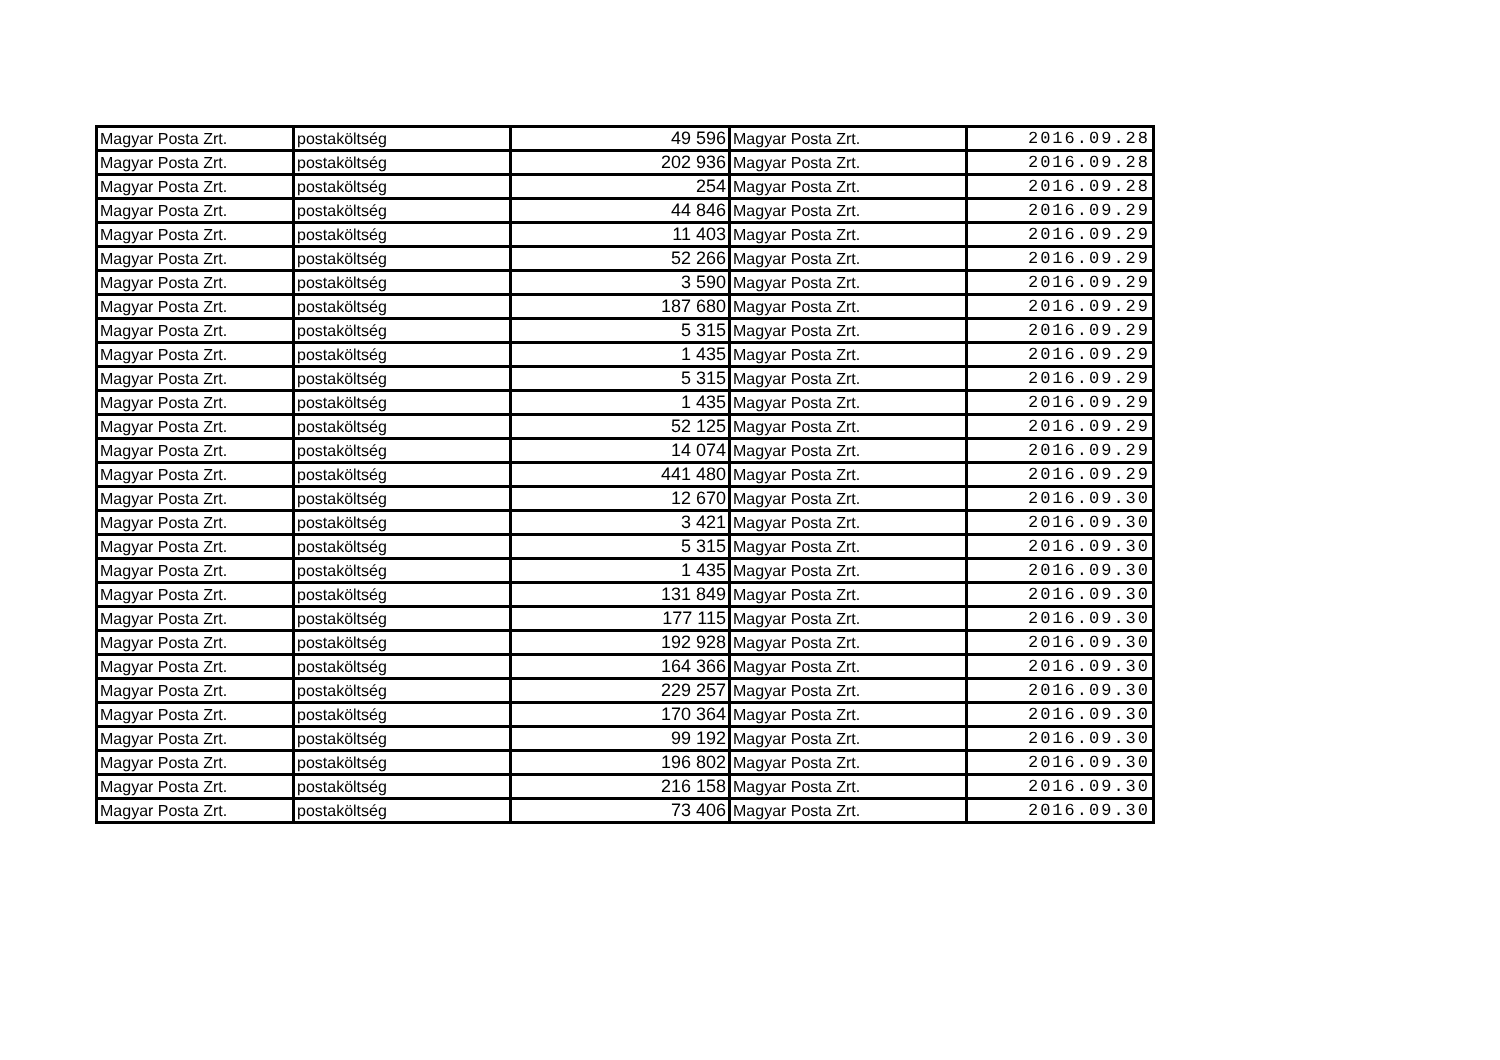| Magyar Posta Zrt. | postaköltség | 49 596 | Magyar Posta Zrt. | 2016.09.28 |
| Magyar Posta Zrt. | postaköltség | 202 936 | Magyar Posta Zrt. | 2016.09.28 |
| Magyar Posta Zrt. | postaköltség | 254 | Magyar Posta Zrt. | 2016.09.28 |
| Magyar Posta Zrt. | postaköltség | 44 846 | Magyar Posta Zrt. | 2016.09.29 |
| Magyar Posta Zrt. | postaköltség | 11 403 | Magyar Posta Zrt. | 2016.09.29 |
| Magyar Posta Zrt. | postaköltség | 52 266 | Magyar Posta Zrt. | 2016.09.29 |
| Magyar Posta Zrt. | postaköltség | 3 590 | Magyar Posta Zrt. | 2016.09.29 |
| Magyar Posta Zrt. | postaköltség | 187 680 | Magyar Posta Zrt. | 2016.09.29 |
| Magyar Posta Zrt. | postaköltség | 5 315 | Magyar Posta Zrt. | 2016.09.29 |
| Magyar Posta Zrt. | postaköltség | 1 435 | Magyar Posta Zrt. | 2016.09.29 |
| Magyar Posta Zrt. | postaköltség | 5 315 | Magyar Posta Zrt. | 2016.09.29 |
| Magyar Posta Zrt. | postaköltség | 1 435 | Magyar Posta Zrt. | 2016.09.29 |
| Magyar Posta Zrt. | postaköltség | 52 125 | Magyar Posta Zrt. | 2016.09.29 |
| Magyar Posta Zrt. | postaköltség | 14 074 | Magyar Posta Zrt. | 2016.09.29 |
| Magyar Posta Zrt. | postaköltség | 441 480 | Magyar Posta Zrt. | 2016.09.29 |
| Magyar Posta Zrt. | postaköltség | 12 670 | Magyar Posta Zrt. | 2016.09.30 |
| Magyar Posta Zrt. | postaköltség | 3 421 | Magyar Posta Zrt. | 2016.09.30 |
| Magyar Posta Zrt. | postaköltség | 5 315 | Magyar Posta Zrt. | 2016.09.30 |
| Magyar Posta Zrt. | postaköltség | 1 435 | Magyar Posta Zrt. | 2016.09.30 |
| Magyar Posta Zrt. | postaköltség | 131 849 | Magyar Posta Zrt. | 2016.09.30 |
| Magyar Posta Zrt. | postaköltség | 177 115 | Magyar Posta Zrt. | 2016.09.30 |
| Magyar Posta Zrt. | postaköltség | 192 928 | Magyar Posta Zrt. | 2016.09.30 |
| Magyar Posta Zrt. | postaköltség | 164 366 | Magyar Posta Zrt. | 2016.09.30 |
| Magyar Posta Zrt. | postaköltség | 229 257 | Magyar Posta Zrt. | 2016.09.30 |
| Magyar Posta Zrt. | postaköltség | 170 364 | Magyar Posta Zrt. | 2016.09.30 |
| Magyar Posta Zrt. | postaköltség | 99 192 | Magyar Posta Zrt. | 2016.09.30 |
| Magyar Posta Zrt. | postaköltség | 196 802 | Magyar Posta Zrt. | 2016.09.30 |
| Magyar Posta Zrt. | postaköltség | 216 158 | Magyar Posta Zrt. | 2016.09.30 |
| Magyar Posta Zrt. | postaköltség | 73 406 | Magyar Posta Zrt. | 2016.09.30 |